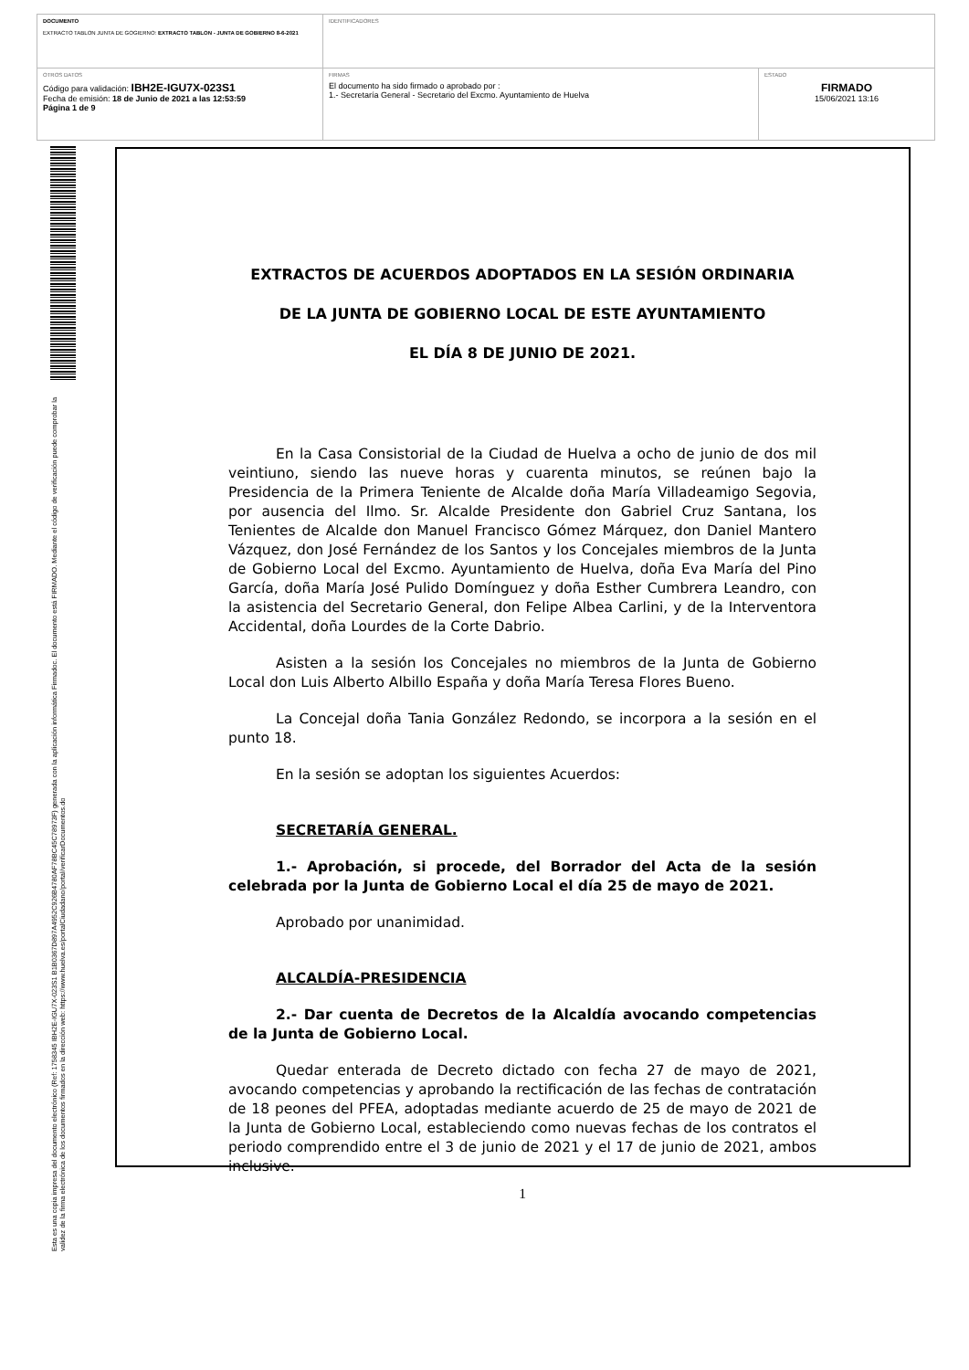| DOCUMENTO EXTRACTO TABLON JUNTA DE GOGIERNO: EXTRACTO TABLON - JUNTA DE GOBIERNO 8-6-2021 | IDENTIFICADORES | |
| OTROS DATOS Código para validación: IBH2E-IGU7X-023S1 Fecha de emisión: 18 de Junio de 2021 a las 12:53:59 Página 1 de 9 | FIRMAS El documento ha sido firmado o aprobado por : 1.- Secretaría General - Secretario del Excmo. Ayuntamiento de Huelva | ESTADO FIRMADO 15/06/2021 13:16 |
Esta es una copia impresa del documento electrónico (Ref: 1758345 IBH2E-IGU7X-023S1 B1B0367D897A4952C926B4780AF78BC45C78973F) generada con la aplicación informática Firmadoc. El documento está FIRMADO. Mediante el código de verificación puede comprobar la validez de la firma electrónica de los documentos firmados en la dirección web: https://www.huelva.es/portalCiudadano/portal/verificarDocumentos.do
EXTRACTOS DE ACUERDOS ADOPTADOS EN LA SESIÓN ORDINARIA
DE LA JUNTA DE GOBIERNO LOCAL DE ESTE AYUNTAMIENTO
EL DÍA 8 DE JUNIO DE 2021.
En la Casa Consistorial de la Ciudad de Huelva a ocho de junio de dos mil veintiuno, siendo las nueve horas y cuarenta minutos, se reúnen bajo la Presidencia de la Primera Teniente de Alcalde doña María Villadeamigo Segovia, por ausencia del Ilmo. Sr. Alcalde Presidente don Gabriel Cruz Santana, los Tenientes de Alcalde don Manuel Francisco Gómez Márquez, don Daniel Mantero Vázquez, don José Fernández de los Santos y los Concejales miembros de la Junta de Gobierno Local del Excmo. Ayuntamiento de Huelva, doña Eva María del Pino García, doña María José Pulido Domínguez y doña Esther Cumbrera Leandro, con la asistencia del Secretario General, don Felipe Albea Carlini, y de la Interventora Accidental, doña Lourdes de la Corte Dabrio.
Asisten a la sesión los Concejales no miembros de la Junta de Gobierno Local don Luis Alberto Albillo España y doña María Teresa Flores Bueno.
La Concejal doña Tania González Redondo, se incorpora a la sesión en el punto 18.
En la sesión se adoptan los siguientes Acuerdos:
SECRETARÍA GENERAL.
1.- Aprobación, si procede, del Borrador del Acta de la sesión celebrada por la Junta de Gobierno Local el día 25 de mayo de 2021.
Aprobado por unanimidad.
ALCALDÍA-PRESIDENCIA
2.- Dar cuenta de Decretos de la Alcaldía avocando competencias de la Junta de Gobierno Local.
Quedar enterada de Decreto dictado con fecha 27 de mayo de 2021, avocando competencias y aprobando la rectificación de las fechas de contratación de 18 peones del PFEA, adoptadas mediante acuerdo de 25 de mayo de 2021 de la Junta de Gobierno Local, estableciendo como nuevas fechas de los contratos el periodo comprendido entre el 3 de junio de 2021 y el 17 de junio de 2021, ambos inclusive.
1